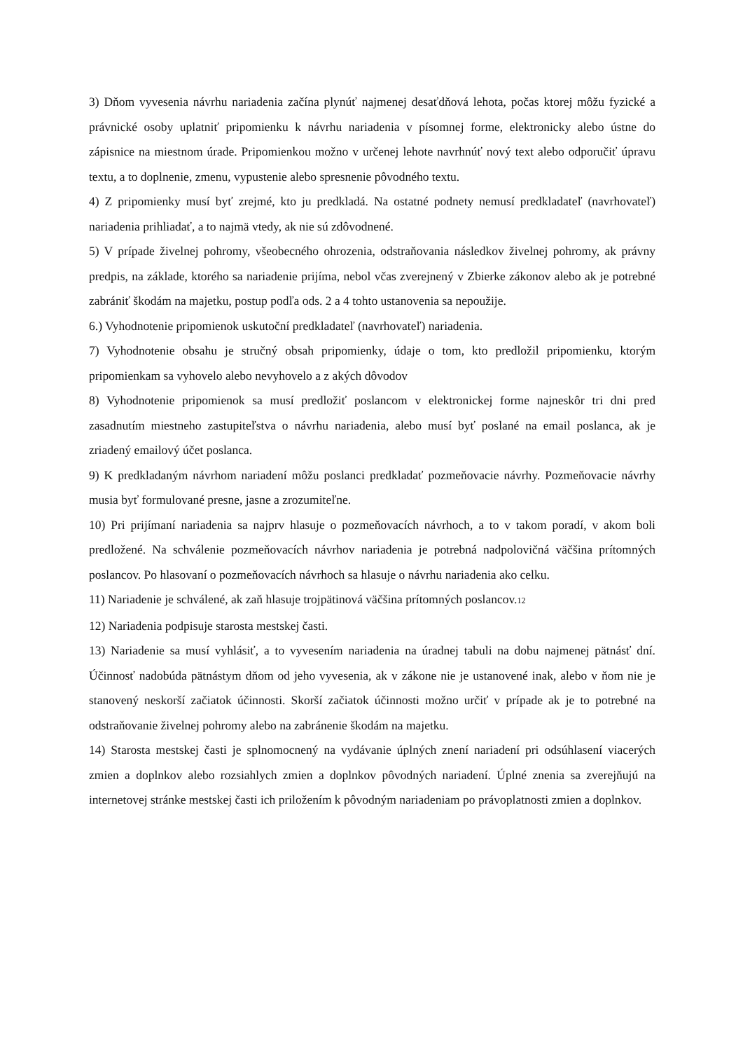3) Dňom vyvesenia návrhu nariadenia začína plynúť najmenej desaťdňová lehota, počas ktorej môžu fyzické a právnické osoby uplatniť pripomienku k návrhu nariadenia v písomnej forme, elektronicky alebo ústne do zápisnice na miestnom úrade. Pripomienkou možno v určenej lehote navrhnúť nový text alebo odporučiť úpravu textu, a to doplnenie, zmenu, vypustenie alebo spresnenie pôvodného textu.
4) Z pripomienky musí byť zrejmé, kto ju predkladá. Na ostatné podnety nemusí predkladateľ (navrhovateľ) nariadenia prihliadať, a to najmä vtedy, ak nie sú zdôvodnené.
5) V prípade živelnej pohromy, všeobecného ohrozenia, odstraňovania následkov živelnej pohromy, ak právny predpis, na základe, ktorého sa nariadenie prijíma, nebol včas zverejnený v Zbierke zákonov alebo ak je potrebné zabrániť škodám na majetku, postup podľa ods. 2 a 4 tohto ustanovenia sa nepoužije.
6.) Vyhodnotenie pripomienok uskutoční predkladateľ (navrhovateľ) nariadenia.
7) Vyhodnotenie obsahu je stručný obsah pripomienky, údaje o tom, kto predložil pripomienku, ktorým pripomienkam sa vyhovelo alebo nevyhovelo a z akých dôvodov
8) Vyhodnotenie pripomienok sa musí predložiť poslancom v elektronickej forme najneskôr tri dni pred zasadnutím miestneho zastupiteľstva o návrhu nariadenia, alebo musí byť poslané na email poslanca, ak je zriadený emailový účet poslanca.
9) K predkladaným návrhom nariadení môžu poslanci predkladať pozmeňovacie návrhy. Pozmeňovacie návrhy musia byť formulované presne, jasne a zrozumiteľne.
10) Pri prijímaní nariadenia sa najprv hlasuje o pozmeňovacích návrhoch, a to v takom poradí, v akom boli predložené. Na schválenie pozmeňovacích návrhov nariadenia je potrebná nadpolovičná väčšina prítomných poslancov. Po hlasovaní o pozmeňovacích návrhoch sa hlasuje o návrhu nariadenia ako celku.
11) Nariadenie je schválené, ak zaň hlasuje trojpätinová väčšina prítomných poslancov.12
12) Nariadenia podpisuje starosta mestskej časti.
13) Nariadenie sa musí vyhlásiť, a to vyvesením nariadenia na úradnej tabuli na dobu najmenej pätnásť dní. Účinnosť nadobúda pätnástym dňom od jeho vyvesenia, ak v zákone nie je ustanovené inak, alebo v ňom nie je stanovený neskorší začiatok účinnosti. Skorší začiatok účinnosti možno určiť v prípade ak je to potrebné na odstraňovanie živelnej pohromy alebo na zabránenie škodám na majetku.
14) Starosta mestskej časti je splnomocnený na vydávanie úplných znení nariadení pri odsúhlasení viacerých zmien a doplnkov alebo rozsiahlych zmien a doplnkov pôvodných nariadení. Úplné znenia sa zverejňujú na internetovej stránke mestskej časti ich priložením k pôvodným nariadeniam po právoplatnosti zmien a doplnkov.